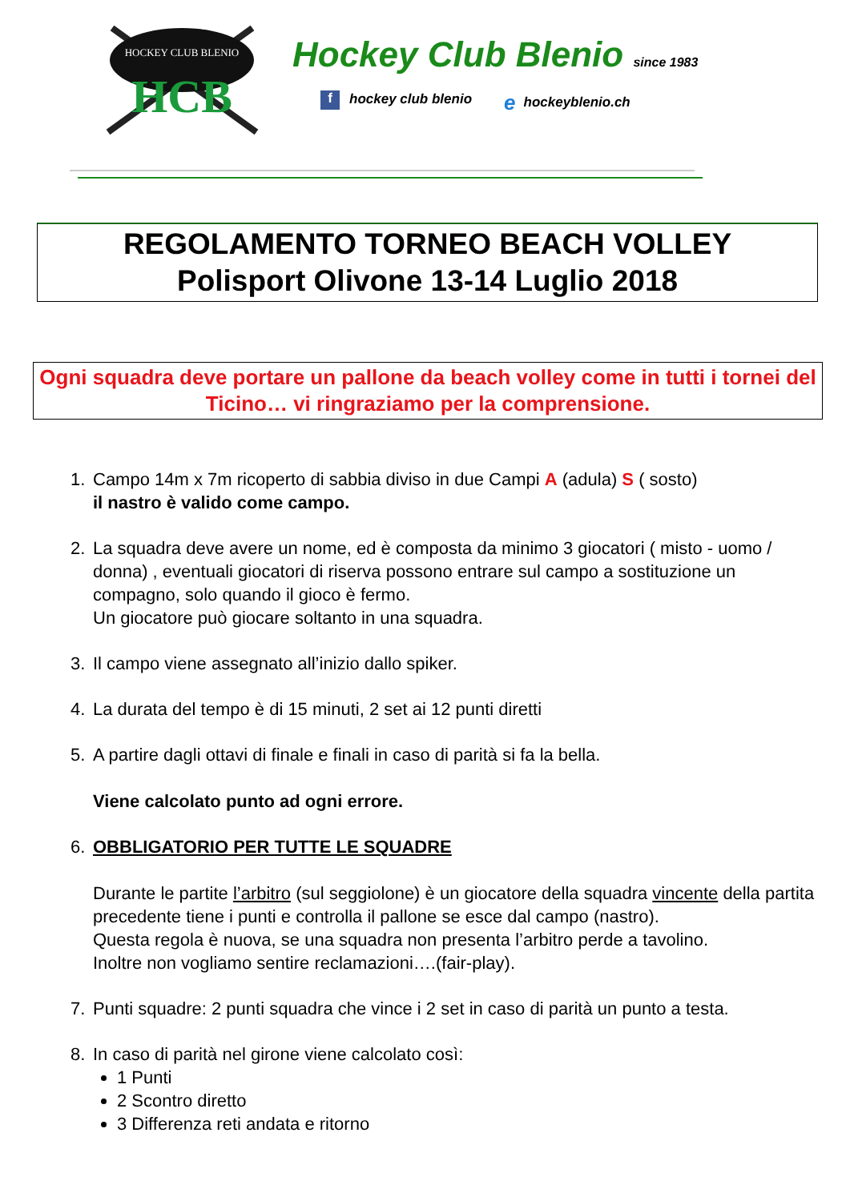HCB
HOCKEY CLUB BLENIO
Hockey Club Blenio since 1983
f hockey club blenio
ehockeyblenio.ch
REGOLAMENTO TORNEO BEACH VOLLEY
Polisport Olivone 13-14 Luglio 2018
Ogni squadra deve portare un pallone da beach volley come in tutti i tornei del Ticino… vi ringraziamo per la comprensione.
1. Campo 14m x 7m ricoperto di sabbia diviso in due Campi A (adula) S ( sosto)
il nastro è valido come campo.
2. La squadra deve avere un nome, ed è composta da minimo 3 giocatori ( misto - uomo / donna) , eventuali giocatori di riserva possono entrare sul campo a sostituzione un compagno, solo quando il gioco è fermo.
Un giocatore può giocare soltanto in una squadra.
3. Il campo viene assegnato all’inizio dallo spiker.
4. La durata del tempo è di 15 minuti, 2 set ai 12 punti diretti
5. A partire dagli ottavi di finale e finali in caso di parità si fa la bella.
Viene calcolato punto ad ogni errore.
6. OBBLIGATORIO PER TUTTE LE SQUADRE
Durante le partite l’arbitro (sul seggiolone) è un giocatore della squadra vincente della partita precedente tiene i punti e controlla il pallone se esce dal campo (nastro).
Questa regola è nuova, se una squadra non presenta l’arbitro perde a tavolino.
Inoltre non vogliamo sentire reclamazioni….(fair-play).
7. Punti squadre: 2 punti squadra che vince i 2 set in caso di parità un punto a testa.
8. In caso di parità nel girone viene calcolato così:
1 Punti
2 Scontro diretto
3 Differenza reti andata e ritorno